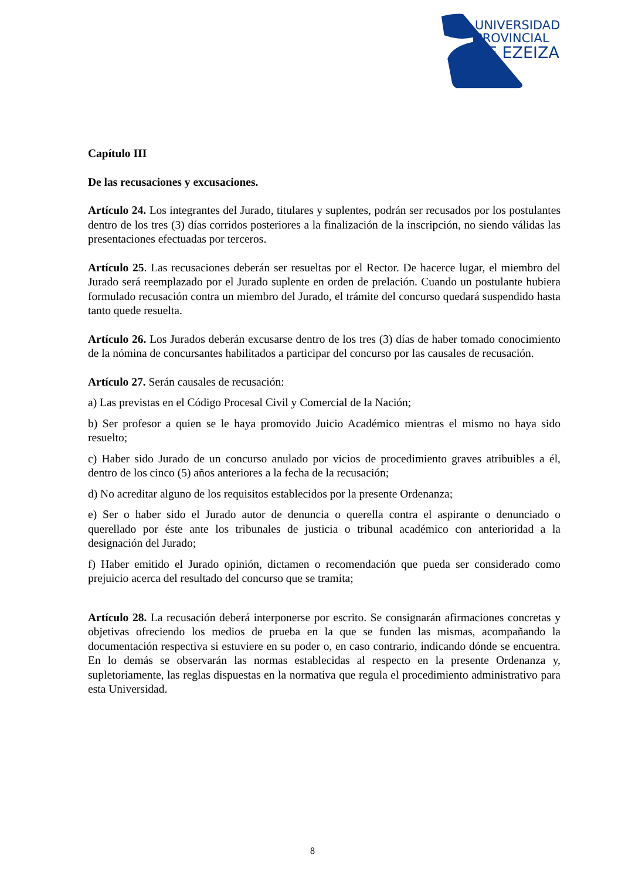UNIVERSIDAD
PROVINCIAL
DE EZEIZA
Capítulo III
De las recusaciones y excusaciones.
Artículo 24. Los integrantes del Jurado, titulares y suplentes, podrán ser recusados por los postulantes dentro de los tres (3) días corridos posteriores a la finalización de la inscripción, no siendo válidas las presentaciones efectuadas por terceros.
Artículo 25. Las recusaciones deberán ser resueltas por el Rector. De hacerce lugar, el miembro del Jurado será reemplazado por el Jurado suplente en orden de prelación. Cuando un postulante hubiera formulado recusación contra un miembro del Jurado, el trámite del concurso quedará suspendido hasta tanto quede resuelta.
Artículo 26. Los Jurados deberán excusarse dentro de los tres (3) días de haber tomado conocimiento de la nómina de concursantes habilitados a participar del concurso por las causales de recusación.
Artículo 27. Serán causales de recusación:
a) Las previstas en el Código Procesal Civil y Comercial de la Nación;
b) Ser profesor a quien se le haya promovido Juicio Académico mientras el mismo no haya sido resuelto;
c) Haber sido Jurado de un concurso anulado por vicios de procedimiento graves atribuibles a él, dentro de los cinco (5) años anteriores a la fecha de la recusación;
d) No acreditar alguno de los requisitos establecidos por la presente Ordenanza;
e) Ser o haber sido el Jurado autor de denuncia o querella contra el aspirante o denunciado o querellado por éste ante los tribunales de justicia o tribunal académico con anterioridad a la designación del Jurado;
f) Haber emitido el Jurado opinión, dictamen o recomendación que pueda ser considerado como prejuicio acerca del resultado del concurso que se tramita;
Artículo 28. La recusación deberá interponerse por escrito. Se consignarán afirmaciones concretas y objetivas ofreciendo los medios de prueba en la que se funden las mismas, acompañando la documentación respectiva si estuviere en su poder o, en caso contrario, indicando dónde se encuentra. En lo demás se observarán las normas establecidas al respecto en la presente Ordenanza y, supletoriamente, las reglas dispuestas en la normativa que regula el procedimiento administrativo para esta Universidad.
8